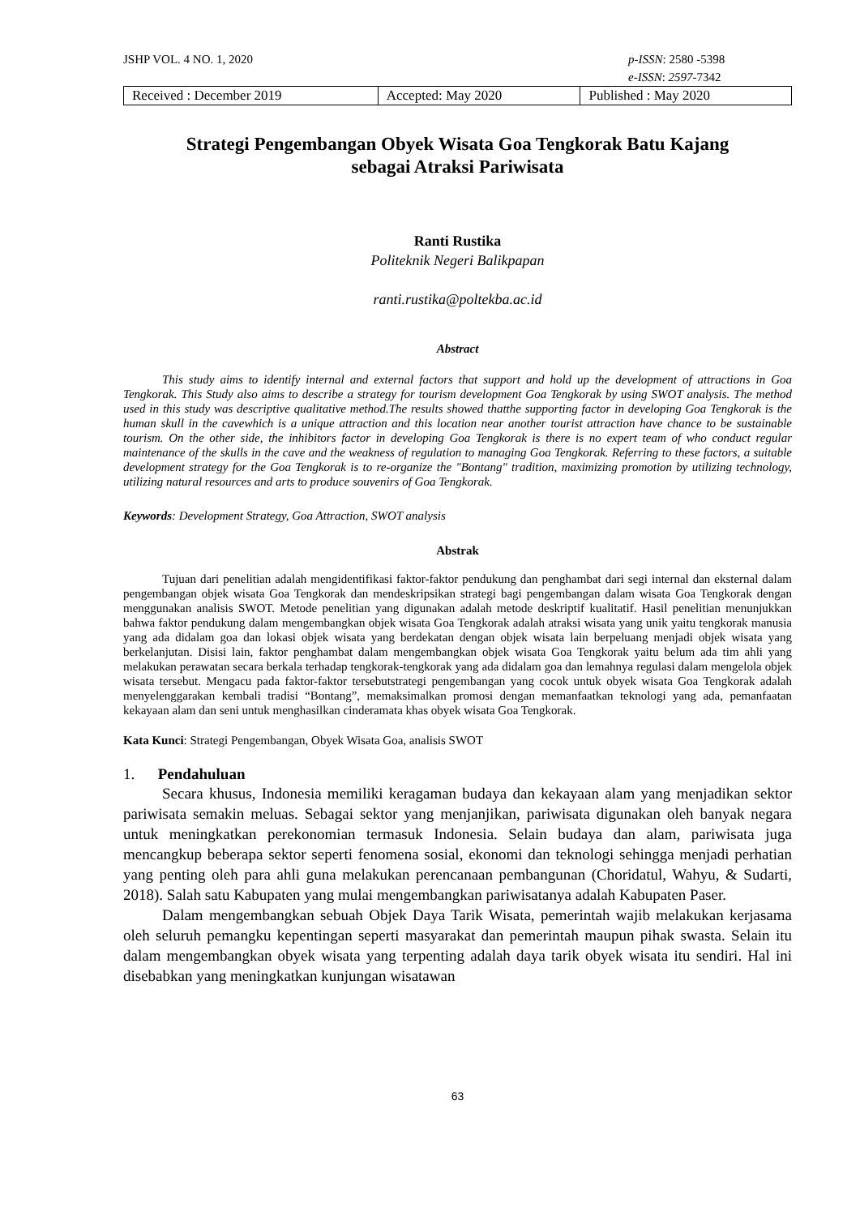JSHP VOL. 4 NO. 1, 2020 p-ISSN: 2580 -5398
e-ISSN: 2597-7342
| Received : December 2019 | Accepted: May 2020 | Published : May 2020 |
Strategi Pengembangan Obyek Wisata Goa Tengkorak Batu Kajang
sebagai Atraksi Pariwisata
Ranti Rustika
Politeknik Negeri Balikpapan
ranti.rustika@poltekba.ac.id
Abstract
This study aims to identify internal and external factors that support and hold up the development of attractions in Goa Tengkorak. This Study also aims to describe a strategy for tourism development Goa Tengkorak by using SWOT analysis. The method used in this study was descriptive qualitative method.The results showed thatthe supporting factor in developing Goa Tengkorak is the human skull in the cavewhich is a unique attraction and this location near another tourist attraction have chance to be sustainable tourism. On the other side, the inhibitors factor in developing Goa Tengkorak is there is no expert team of who conduct regular maintenance of the skulls in the cave and the weakness of regulation to managing Goa Tengkorak. Referring to these factors, a suitable development strategy for the Goa Tengkorak is to re-organize the "Bontang" tradition, maximizing promotion by utilizing technology, utilizing natural resources and arts to produce souvenirs of Goa Tengkorak.
Keywords: Development Strategy, Goa Attraction, SWOT analysis
Abstrak
Tujuan dari penelitian adalah mengidentifikasi faktor-faktor pendukung dan penghambat dari segi internal dan eksternal dalam pengembangan objek wisata Goa Tengkorak dan mendeskripsikan strategi bagi pengembangan dalam wisata Goa Tengkorak dengan menggunakan analisis SWOT. Metode penelitian yang digunakan adalah metode deskriptif kualitatif. Hasil penelitian menunjukkan bahwa faktor pendukung dalam mengembangkan objek wisata Goa Tengkorak adalah atraksi wisata yang unik yaitu tengkorak manusia yang ada didalam goa dan lokasi objek wisata yang berdekatan dengan objek wisata lain berpeluang menjadi objek wisata yang berkelanjutan. Disisi lain, faktor penghambat dalam mengembangkan objek wisata Goa Tengkorak yaitu belum ada tim ahli yang melakukan perawatan secara berkala terhadap tengkorak-tengkorak yang ada didalam goa dan lemahnya regulasi dalam mengelola objek wisata tersebut. Mengacu pada faktor-faktor tersebutstrategi pengembangan yang cocok untuk obyek wisata Goa Tengkorak adalah menyelenggarakan kembali tradisi “Bontang”, memaksimalkan promosi dengan memanfaatkan teknologi yang ada, pemanfaatan kekayaan alam dan seni untuk menghasilkan cinderamata khas obyek wisata Goa Tengkorak.
Kata Kunci: Strategi Pengembangan, Obyek Wisata Goa, analisis SWOT
1. Pendahuluan
Secara khusus, Indonesia memiliki keragaman budaya dan kekayaan alam yang menjadikan sektor pariwisata semakin meluas. Sebagai sektor yang menjanjikan, pariwisata digunakan oleh banyak negara untuk meningkatkan perekonomian termasuk Indonesia. Selain budaya dan alam, pariwisata juga mencangkup beberapa sektor seperti fenomena sosial, ekonomi dan teknologi sehingga menjadi perhatian yang penting oleh para ahli guna melakukan perencanaan pembangunan (Choridatul, Wahyu, & Sudarti, 2018). Salah satu Kabupaten yang mulai mengembangkan pariwisatanya adalah Kabupaten Paser.
Dalam mengembangkan sebuah Objek Daya Tarik Wisata, pemerintah wajib melakukan kerjasama oleh seluruh pemangku kepentingan seperti masyarakat dan pemerintah maupun pihak swasta. Selain itu dalam mengembangkan obyek wisata yang terpenting adalah daya tarik obyek wisata itu sendiri. Hal ini disebabkan yang meningkatkan kunjungan wisatawan
63